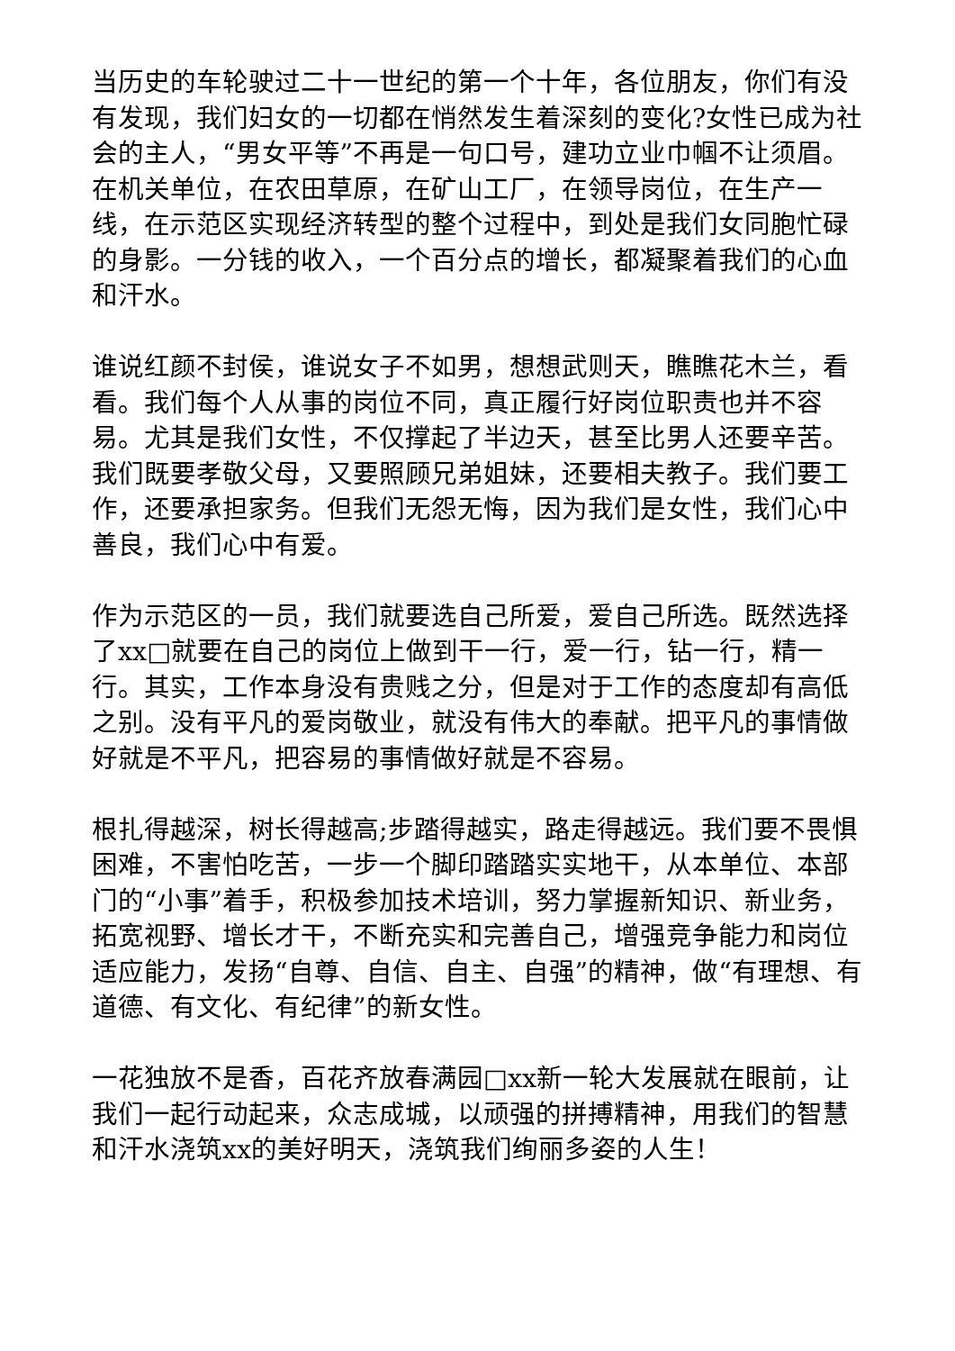当历史的车轮驶过二十一世纪的第一个十年，各位朋友，你们有没有发现，我们妇女的一切都在悄然发生着深刻的变化?女性已成为社会的主人，“男女平等”不再是一句口号，建功立业巾帼不让须眉。在机关单位，在农田草原，在矿山工厂，在领导岗位，在生产一线，在示范区实现经济转型的整个过程中，到处是我们女同胞忙碌的身影。一分钱的收入，一个百分点的增长，都凝聚着我们的心血和汗水。
谁说红颜不封侯，谁说女子不如男，想想武则天，瞧瞧花木兰，看看。我们每个人从事的岗位不同，真正履行好岗位职责也并不容易。尤其是我们女性，不仅撑起了半边天，甚至比男人还要辛苦。我们既要孝敬父母，又要照顾兄弟姐妹，还要相夫教子。我们要工作，还要承担家务。但我们无怨无悔，因为我们是女性，我们心中善良，我们心中有爱。
作为示范区的一员，我们就要选自己所爱，爱自己所选。既然选择了xx□就要在自己的岗位上做到干一行，爱一行，钻一行，精一行。其实，工作本身没有贵贱之分，但是对于工作的态度却有高低之别。没有平凡的爱岗敬业，就没有伟大的奉献。把平凡的事情做好就是不平凡，把容易的事情做好就是不容易。
根扎得越深，树长得越高;步踏得越实，路走得越远。我们要不畏惧困难，不害怕吃苦，一步一个脚印踏踏实实地干，从本单位、本部门的“小事”着手，积极参加技术培训，努力掌握新知识、新业务，拓宽视野、增长才干，不断充实和完善自己，增强竞争能力和岗位适应能力，发扬“自尊、自信、自主、自强”的精神，做“有理想、有道德、有文化、有纪律”的新女性。
一花独放不是香，百花齐放春满园□xx新一轮大发展就在眼前，让我们一起行动起来，众志成城，以顽强的拼搏精神，用我们的智慧和汗水浇筑xx的美好明天，浇筑我们绚丽多姿的人生！